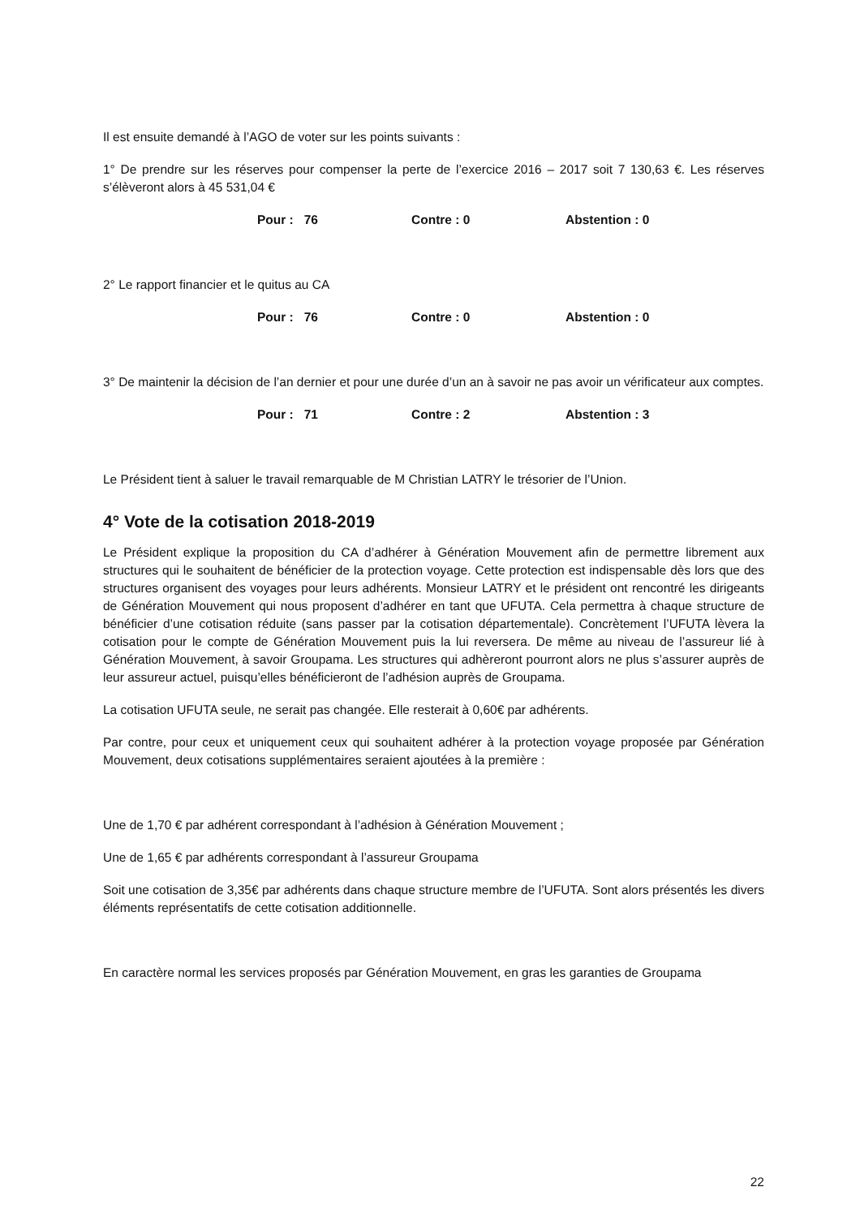Il est ensuite demandé à l’AGO de voter sur les points suivants :
1° De prendre sur les réserves pour compenser la perte de l’exercice 2016 – 2017 soit 7 130,63 €. Les réserves s’élèveront alors à 45 531,04 €
Pour : 76 Contre : 0 Abstention : 0
2° Le rapport financier et le quitus au CA
Pour : 76 Contre : 0 Abstention : 0
3° De maintenir la décision de l’an dernier et pour une durée d’un an à savoir ne pas avoir un vérificateur aux comptes.
Pour : 71 Contre : 2 Abstention : 3
Le Président tient à saluer le travail remarquable de M Christian LATRY le trésorier de l’Union.
4° Vote de la cotisation 2018-2019
Le Président explique la proposition du CA d’adhérer à Génération Mouvement afin de permettre librement aux structures qui le souhaitent de bénéficier de la protection voyage. Cette protection est indispensable dès lors que des structures organisent des voyages pour leurs adhérents. Monsieur LATRY et le président ont rencontré les dirigeants de Génération Mouvement qui nous proposent d’adhérer en tant que UFUTA. Cela permettra à chaque structure de bénéficier d’une cotisation réduite (sans passer par la cotisation départementale). Concrètement l’UFUTA lèvera la cotisation pour le compte de Génération Mouvement puis la lui reversera. De même au niveau de l’assureur lié à Génération Mouvement, à savoir Groupama. Les structures qui adhèreront pourront alors ne plus s’assurer auprès de leur assureur actuel, puisqu’elles bénéficieront de l’adhésion auprès de Groupama.
La cotisation UFUTA seule, ne serait pas changée. Elle resterait à 0,60€ par adhérents.
Par contre, pour ceux et uniquement ceux qui souhaitent adhérer à la protection voyage proposée par Génération Mouvement, deux cotisations supplémentaires seraient ajoutées à la première :
Une de 1,70 € par adhérent correspondant à l’adhésion à Génération Mouvement ;
Une de 1,65 € par adhérents correspondant à l’assureur Groupama
Soit une cotisation de 3,35€ par adhérents dans chaque structure membre de l’UFUTA. Sont alors présentés les divers éléments représentatifs de cette cotisation additionnelle.
En caractère normal les services proposés par Génération Mouvement, en gras les garanties de Groupama
22